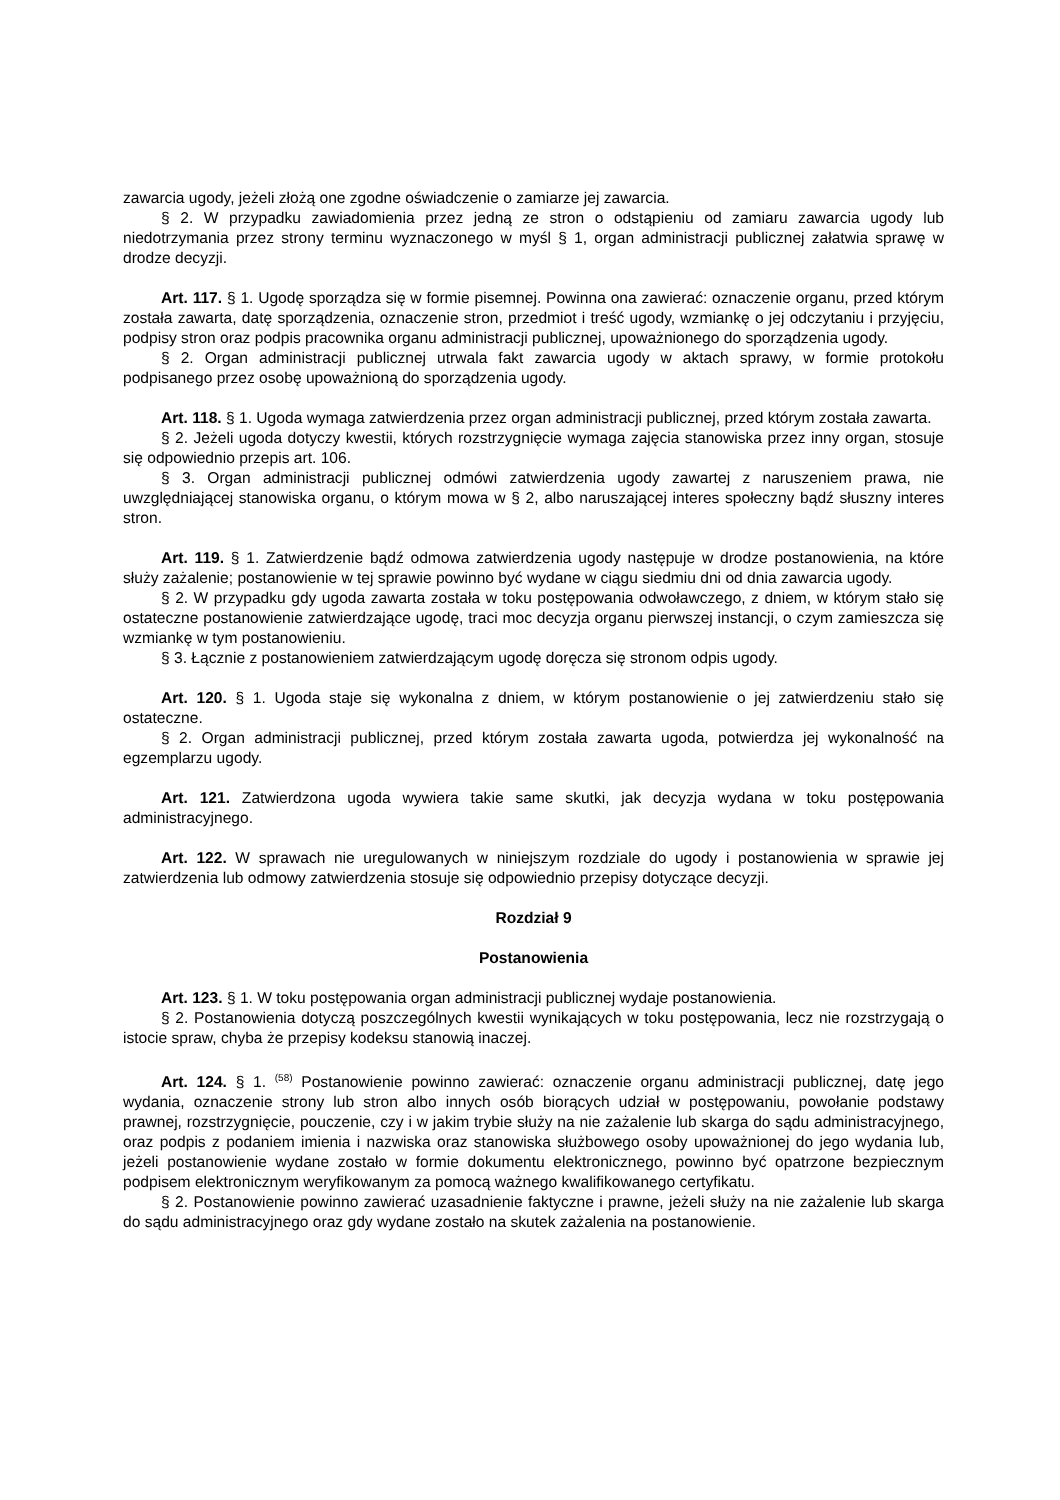zawarcia ugody, jeżeli złożą one zgodne oświadczenie o zamiarze jej zawarcia.
§ 2. W przypadku zawiadomienia przez jedną ze stron o odstąpieniu od zamiaru zawarcia ugody lub niedotrzymania przez strony terminu wyznaczonego w myśl § 1, organ administracji publicznej załatwia sprawę w drodze decyzji.
Art. 117. § 1. Ugodę sporządza się w formie pisemnej. Powinna ona zawierać: oznaczenie organu, przed którym została zawarta, datę sporządzenia, oznaczenie stron, przedmiot i treść ugody, wzmiankę o jej odczytaniu i przyjęciu, podpisy stron oraz podpis pracownika organu administracji publicznej, upoważnionego do sporządzenia ugody.
§ 2. Organ administracji publicznej utrwala fakt zawarcia ugody w aktach sprawy, w formie protokołu podpisanego przez osobę upoważnioną do sporządzenia ugody.
Art. 118. § 1. Ugoda wymaga zatwierdzenia przez organ administracji publicznej, przed którym została zawarta.
§ 2. Jeżeli ugoda dotyczy kwestii, których rozstrzygnięcie wymaga zajęcia stanowiska przez inny organ, stosuje się odpowiednio przepis art. 106.
§ 3. Organ administracji publicznej odmówi zatwierdzenia ugody zawartej z naruszeniem prawa, nie uwzględniającej stanowiska organu, o którym mowa w § 2, albo naruszającej interes społeczny bądź słuszny interes stron.
Art. 119. § 1. Zatwierdzenie bądź odmowa zatwierdzenia ugody następuje w drodze postanowienia, na które służy zażalenie; postanowienie w tej sprawie powinno być wydane w ciągu siedmiu dni od dnia zawarcia ugody.
§ 2. W przypadku gdy ugoda zawarta została w toku postępowania odwoławczego, z dniem, w którym stało się ostateczne postanowienie zatwierdzające ugodę, traci moc decyzja organu pierwszej instancji, o czym zamieszcza się wzmiankę w tym postanowieniu.
§ 3. Łącznie z postanowieniem zatwierdzającym ugodę doręcza się stronom odpis ugody.
Art. 120. § 1. Ugoda staje się wykonalna z dniem, w którym postanowienie o jej zatwierdzeniu stało się ostateczne.
§ 2. Organ administracji publicznej, przed którym została zawarta ugoda, potwierdza jej wykonalność na egzemplarzu ugody.
Art. 121. Zatwierdzona ugoda wywiera takie same skutki, jak decyzja wydana w toku postępowania administracyjnego.
Art. 122. W sprawach nie uregulowanych w niniejszym rozdziale do ugody i postanowienia w sprawie jej zatwierdzenia lub odmowy zatwierdzenia stosuje się odpowiednio przepisy dotyczące decyzji.
Rozdział 9
Postanowienia
Art. 123. § 1. W toku postępowania organ administracji publicznej wydaje postanowienia.
§ 2. Postanowienia dotyczą poszczególnych kwestii wynikających w toku postępowania, lecz nie rozstrzygają o istocie spraw, chyba że przepisy kodeksu stanowią inaczej.
Art. 124. § 1. <sup>(58)</sup> Postanowienie powinno zawierać: oznaczenie organu administracji publicznej, datę jego wydania, oznaczenie strony lub stron albo innych osób biorących udział w postępowaniu, powołanie podstawy prawnej, rozstrzygnięcie, pouczenie, czy i w jakim trybie służy na nie zażalenie lub skarga do sądu administracyjnego, oraz podpis z podaniem imienia i nazwiska oraz stanowiska służbowego osoby upoważnionej do jego wydania lub, jeżeli postanowienie wydane zostało w formie dokumentu elektronicznego, powinno być opatrzone bezpiecznym podpisem elektronicznym weryfikowanym za pomocą ważnego kwalifikowanego certyfikatu.
§ 2. Postanowienie powinno zawierać uzasadnienie faktyczne i prawne, jeżeli służy na nie zażalenie lub skarga do sądu administracyjnego oraz gdy wydane zostało na skutek zażalenia na postanowienie.